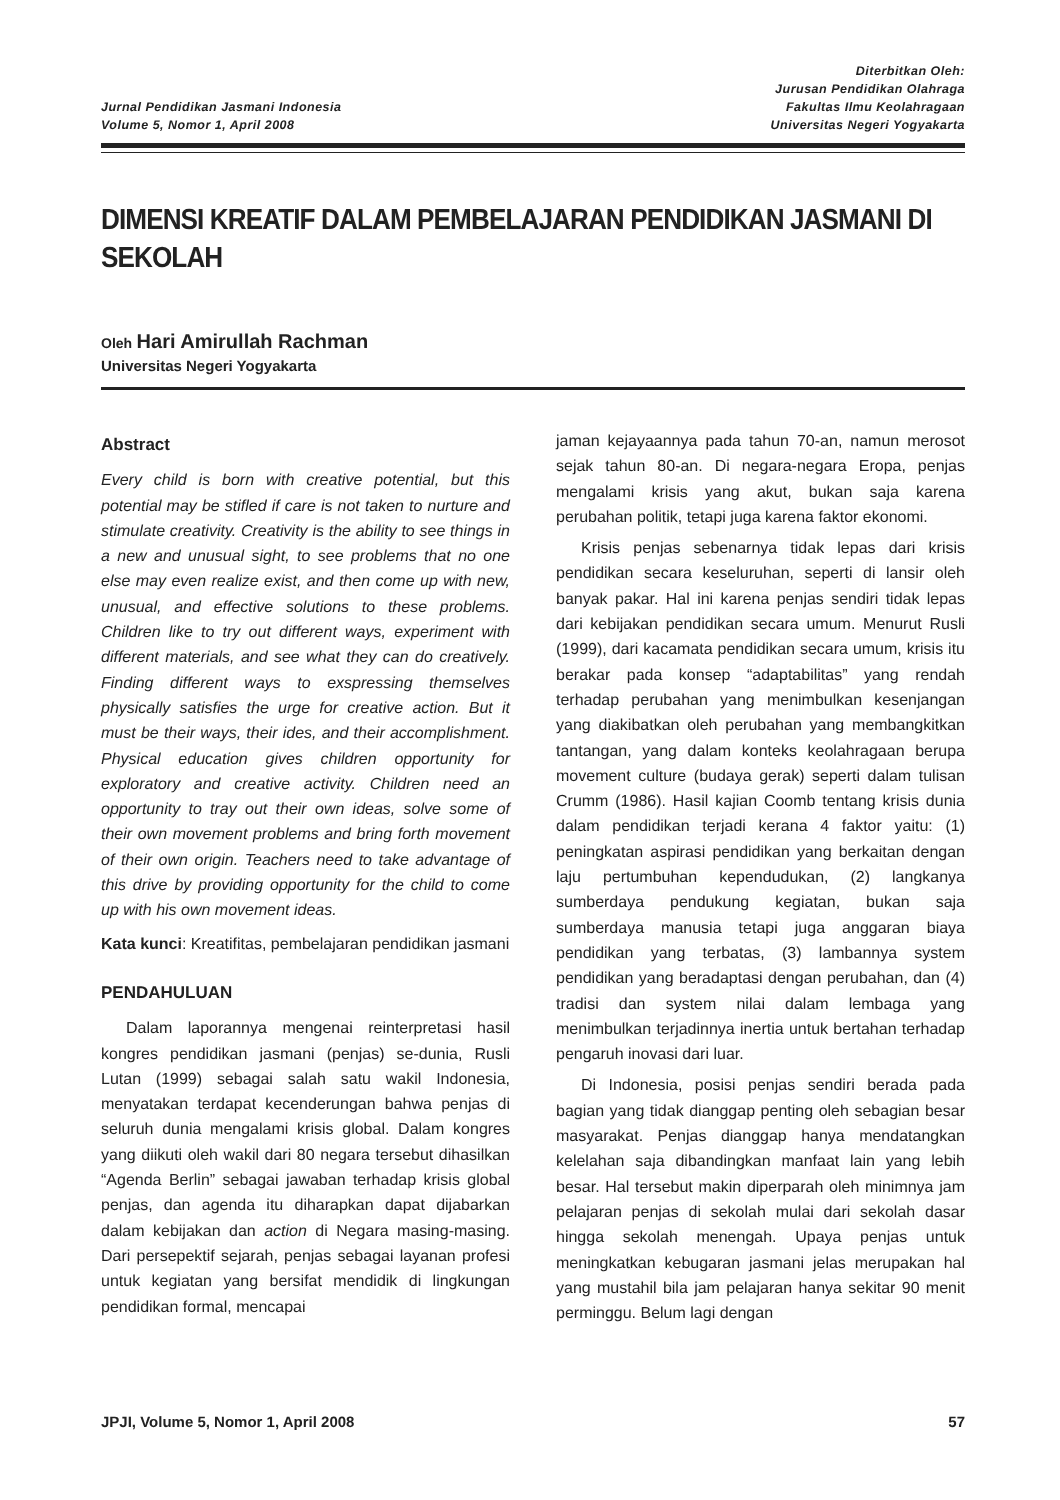Jurnal Pendidikan Jasmani Indonesia
Volume 5, Nomor 1, April 2008
Diterbitkan Oleh:
Jurusan Pendidikan Olahraga
Fakultas Ilmu Keolahragaan
Universitas Negeri Yogyakarta
DIMENSI KREATIF DALAM PEMBELAJARAN PENDIDIKAN JASMANI DI SEKOLAH
Oleh Hari Amirullah Rachman
Universitas Negeri Yogyakarta
Abstract
Every child is born with creative potential, but this potential may be stifled if care is not taken to nurture and stimulate creativity. Creativity is the ability to see things in a new and unusual sight, to see problems that no one else may even realize exist, and then come up with new, unusual, and effective solutions to these problems. Children like to try out different ways, experiment with different materials, and see what they can do creatively. Finding different ways to exspressing themselves physically satisfies the urge for creative action. But it must be their ways, their ides, and their accomplishment. Physical education gives children opportunity for exploratory and creative activity. Children need an opportunity to tray out their own ideas, solve some of their own movement problems and bring forth movement of their own origin. Teachers need to take advantage of this drive by providing opportunity for the child to come up with his own movement ideas.
Kata kunci: Kreatifitas, pembelajaran pendidikan jasmani
PENDAHULUAN
Dalam laporannya mengenai reinterpretasi hasil kongres pendidikan jasmani (penjas) se-dunia, Rusli Lutan (1999) sebagai salah satu wakil Indonesia, menyatakan terdapat kecenderungan bahwa penjas di seluruh dunia mengalami krisis global. Dalam kongres yang diikuti oleh wakil dari 80 negara tersebut dihasilkan “Agenda Berlin” sebagai jawaban terhadap krisis global penjas, dan agenda itu diharapkan dapat dijabarkan dalam kebijakan dan action di Negara masing-masing. Dari persepektif sejarah, penjas sebagai layanan profesi untuk kegiatan yang bersifat mendidik di lingkungan pendidikan formal, mencapai
jaman kejayaannya pada tahun 70-an, namun merosot sejak tahun 80-an. Di negara-negara Eropa, penjas mengalami krisis yang akut, bukan saja karena perubahan politik, tetapi juga karena faktor ekonomi.
Krisis penjas sebenarnya tidak lepas dari krisis pendidikan secara keseluruhan, seperti di lansir oleh banyak pakar. Hal ini karena penjas sendiri tidak lepas dari kebijakan pendidikan secara umum. Menurut Rusli (1999), dari kacamata pendidikan secara umum, krisis itu berakar pada konsep “adaptabilitas” yang rendah terhadap perubahan yang menimbulkan kesenjangan yang diakibatkan oleh perubahan yang membangkitkan tantangan, yang dalam konteks keolahragaan berupa movement culture (budaya gerak) seperti dalam tulisan Crumm (1986). Hasil kajian Coomb tentang krisis dunia dalam pendidikan terjadi kerana 4 faktor yaitu: (1) peningkatan aspirasi pendidikan yang berkaitan dengan laju pertumbuhan kependudukan, (2) langkanya sumberdaya pendukung kegiatan, bukan saja sumberdaya manusia tetapi juga anggaran biaya pendidikan yang terbatas, (3) lambannya system pendidikan yang beradaptasi dengan perubahan, dan (4) tradisi dan system nilai dalam lembaga yang menimbulkan terjadinnya inertia untuk bertahan terhadap pengaruh inovasi dari luar.
Di Indonesia, posisi penjas sendiri berada pada bagian yang tidak dianggap penting oleh sebagian besar masyarakat. Penjas dianggap hanya mendatangkan kelelahan saja dibandingkan manfaat lain yang lebih besar. Hal tersebut makin diperparah oleh minimnya jam pelajaran penjas di sekolah mulai dari sekolah dasar hingga sekolah menengah. Upaya penjas untuk meningkatkan kebugaran jasmani jelas merupakan hal yang mustahil bila jam pelajaran hanya sekitar 90 menit perminggu. Belum lagi dengan
JPJI, Volume 5, Nomor 1, April 2008 57